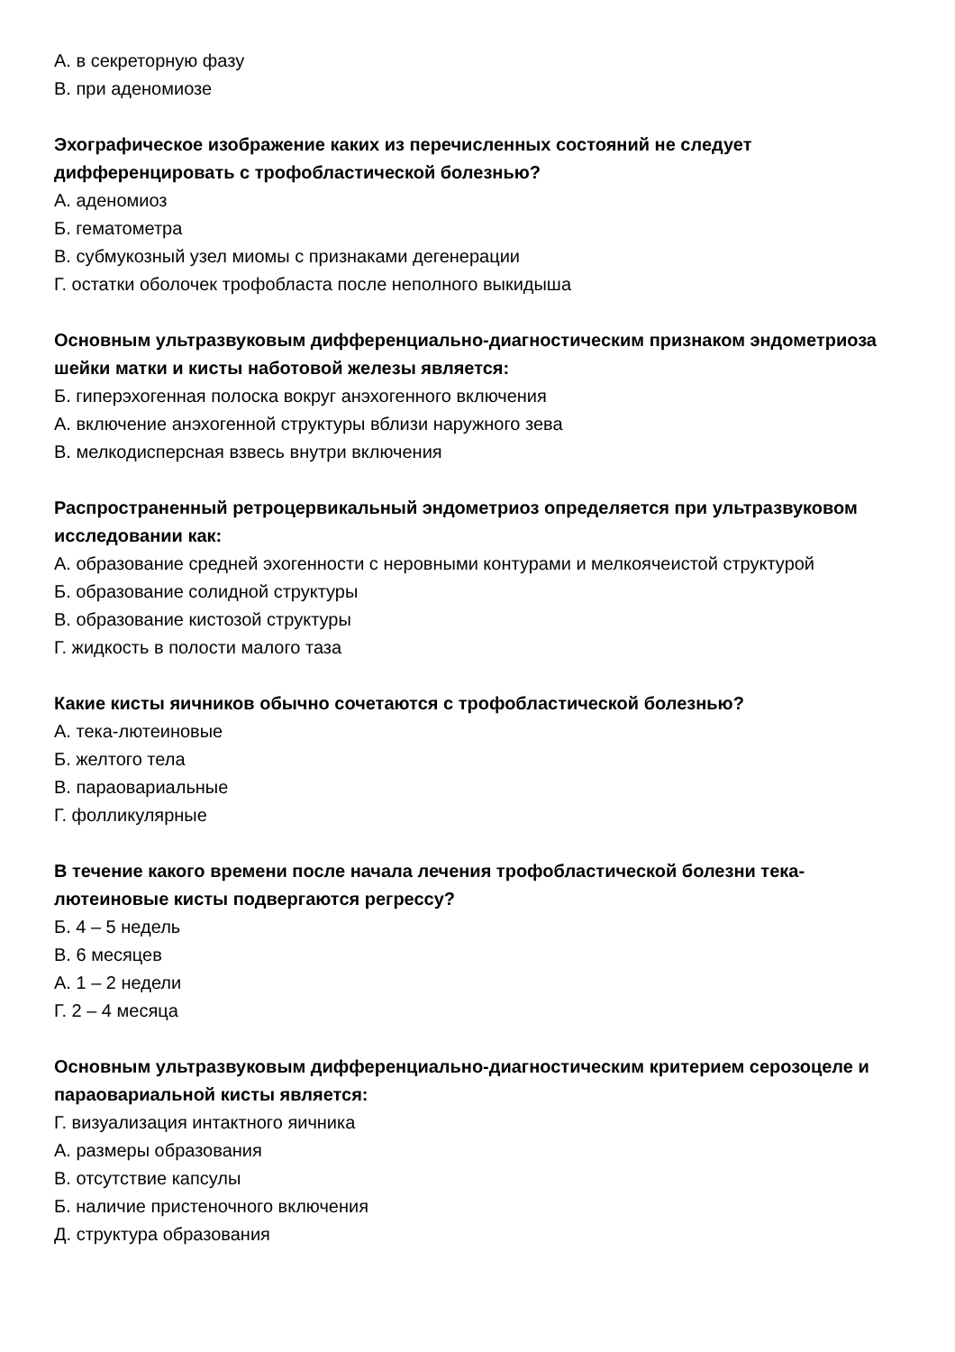А. в секреторную фазу
В. при аденомиозе
Эхографическое изображение каких из перечисленных состояний не следует дифференцировать с трофобластической болезнью?
А. аденомиоз
Б. гематометра
В. субмукозный узел миомы с признаками дегенерации
Г. остатки оболочек трофобласта после неполного выкидыша
Основным ультразвуковым дифференциально-диагностическим признаком эндометриоза шейки матки и кисты наботовой железы является:
Б. гиперэхогенная полоска вокруг анэхогенного включения
А. включение анэхогенной структуры вблизи наружного зева
В. мелкодисперсная взвесь внутри включения
Распространенный ретроцервикальный эндометриоз определяется при ультразвуковом исследовании как:
А. образование средней эхогенности с неровными контурами и мелкоячеистой структурой
Б. образование солидной структуры
В. образование кистозой структуры
Г. жидкость в полости малого таза
Какие кисты яичников обычно сочетаются с трофобластической болезнью?
А. тека-лютеиновые
Б. желтого тела
В. параовариальные
Г. фолликулярные
В течение какого времени после начала лечения трофобластической болезни тека-лютеиновые кисты подвергаются регрессу?
Б. 4 – 5 недель
В. 6 месяцев
А. 1 – 2 недели
Г. 2 – 4 месяца
Основным ультразвуковым дифференциально-диагностическим критерием серозоцеле и параовариальной кисты является:
Г. визуализация интактного яичника
А. размеры образования
В. отсутствие капсулы
Б. наличие пристеночного включения
Д. структура образования